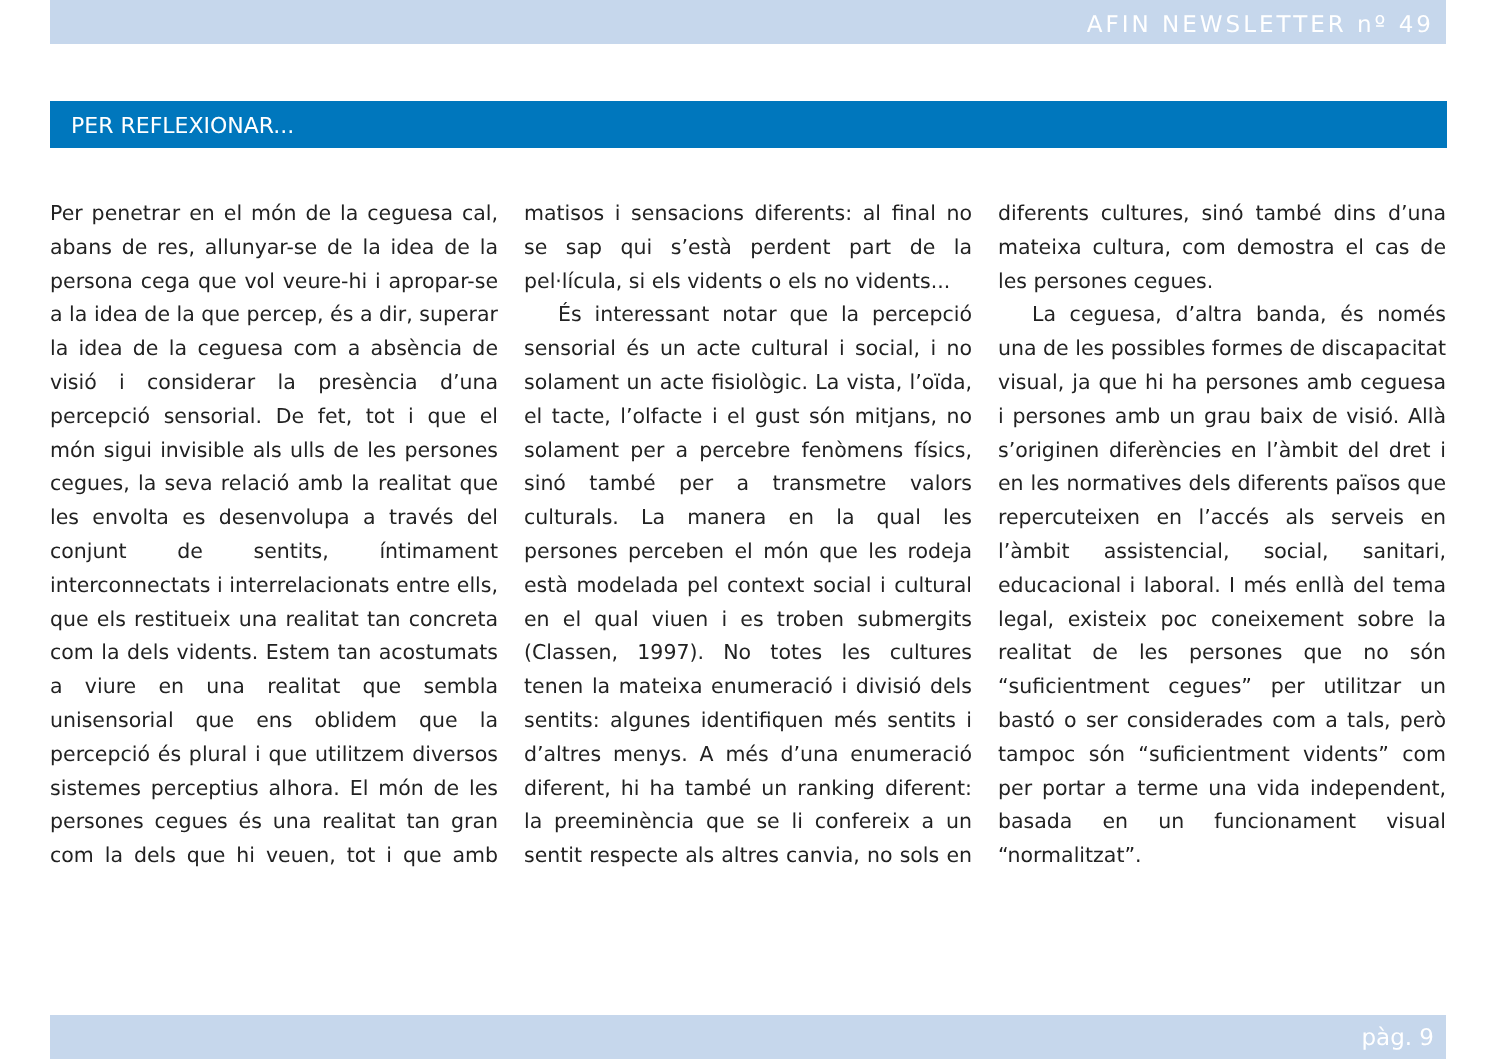AFIN NEWSLETTER nº 49
PER REFLEXIONAR...
Per penetrar en el món de la ceguesa cal, abans de res, allunyar-se de la idea de la persona cega que vol veure-hi i apropar-se a la idea de la que percep, és a dir, superar la idea de la ceguesa com a absència de visió i considerar la presència d’una percepció sensorial. De fet, tot i que el món sigui invisible als ulls de les persones cegues, la seva relació amb la realitat que les envolta es desenvolupa a través del conjunt de sentits, íntimament interconnectats i interrelacionats entre ells, que els restitueix una realitat tan concreta com la dels vidents. Estem tan acostumats a viure en una realitat que sembla unisensorial que ens oblidem que la percepció és plural i que utilitzem diversos sistemes perceptius alhora. El món de les persones cegues és una realitat tan gran com la dels que hi veuen, tot i que amb matisos i sensacions diferents: al final no se sap qui s’està perdent part de la pel·lícula, si els vidents o els no vidents...
És interessant notar que la percepció sensorial és un acte cultural i social, i no solament un acte fisiològic. La vista, l’oïda, el tacte, l’olfacte i el gust són mitjans, no solament per a percebre fenòmens físics, sinó també per a transmetre valors culturals. La manera en la qual les persones perceben el món que les rodeja està modelada pel context social i cultural en el qual viuen i es troben submergits (Classen, 1997). No totes les cultures tenen la mateixa enumeració i divisió dels sentits: algunes identifiquen més sentits i d’altres menys. A més d’una enumeració diferent, hi ha també un ranking diferent: la preeminència que se li confereix a un sentit respecte als altres canvia, no sols en diferents cultures, sinó també dins d’una mateixa cultura, com demostra el cas de les persones cegues.
La ceguesa, d’altra banda, és només una de les possibles formes de discapacitat visual, ja que hi ha persones amb ceguesa i persones amb un grau baix de visió. Allà s’originen diferències en l’àmbit del dret i en les normatives dels diferents països que repercuteixen en l’accés als serveis en l’àmbit assistencial, social, sanitari, educacional i laboral. I més enllà del tema legal, existeix poc coneixement sobre la realitat de les persones que no són “suficientment cegues” per utilitzar un bastó o ser considerades com a tals, però tampoc són “suficientment vidents” com per portar a terme una vida independent, basada en un funcionament visual “normalitzat”.
pàg. 9